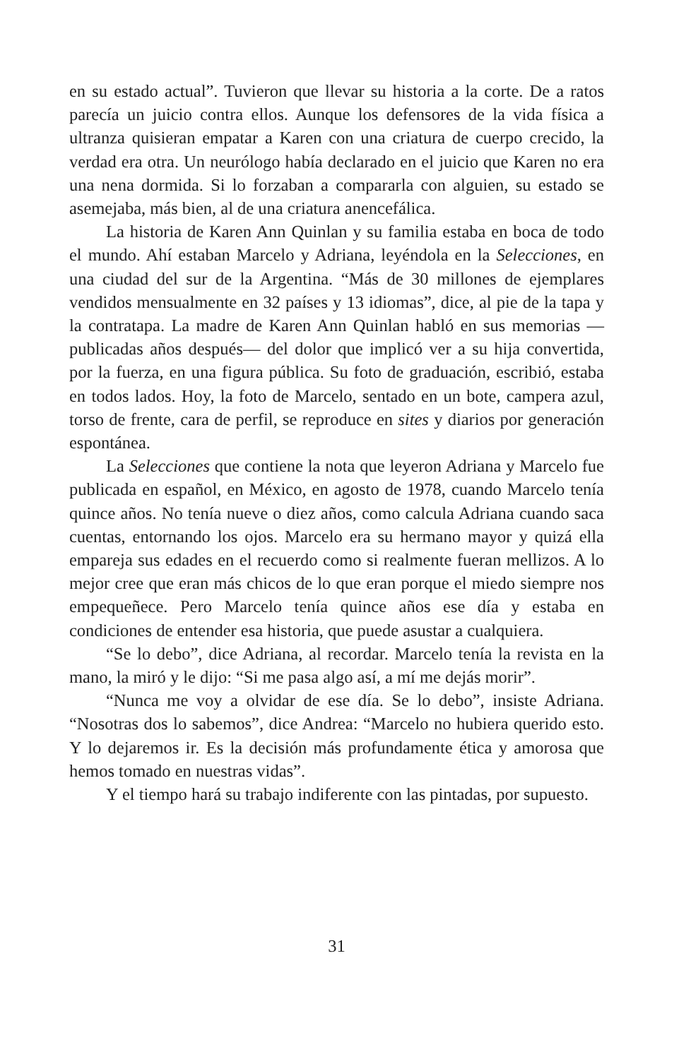en su estado actual”. Tuvieron que llevar su historia a la corte. De a ratos parecía un juicio contra ellos. Aunque los defensores de la vida física a ultranza quisieran empatar a Karen con una criatura de cuerpo crecido, la verdad era otra. Un neurólogo había declarado en el juicio que Karen no era una nena dormida. Si lo forzaban a compararla con alguien, su estado se asemejaba, más bien, al de una criatura anencefálica.
La historia de Karen Ann Quinlan y su familia estaba en boca de todo el mundo. Ahí estaban Marcelo y Adriana, leyéndola en la Selecciones, en una ciudad del sur de la Argentina. “Más de 30 millones de ejemplares vendidos mensualmente en 32 países y 13 idiomas”, dice, al pie de la tapa y la contratapa. La madre de Karen Ann Quinlan habló en sus memorias —publicadas años después— del dolor que implicó ver a su hija convertida, por la fuerza, en una figura pública. Su foto de graduación, escribió, estaba en todos lados. Hoy, la foto de Marcelo, sentado en un bote, campera azul, torso de frente, cara de perfil, se reproduce en sites y diarios por generación espontánea.
La Selecciones que contiene la nota que leyeron Adriana y Marcelo fue publicada en español, en México, en agosto de 1978, cuando Marcelo tenía quince años. No tenía nueve o diez años, como calcula Adriana cuando saca cuentas, entornando los ojos. Marcelo era su hermano mayor y quizá ella empareja sus edades en el recuerdo como si realmente fueran mellizos. A lo mejor cree que eran más chicos de lo que eran porque el miedo siempre nos empequeñece. Pero Marcelo tenía quince años ese día y estaba en condiciones de entender esa historia, que puede asustar a cualquiera.
“Se lo debo”, dice Adriana, al recordar. Marcelo tenía la revista en la mano, la miró y le dijo: “Si me pasa algo así, a mí me dejás morir”.
“Nunca me voy a olvidar de ese día. Se lo debo”, insiste Adriana. “Nosotras dos lo sabemos”, dice Andrea: “Marcelo no hubiera querido esto. Y lo dejaremos ir. Es la decisión más profundamente ética y amorosa que hemos tomado en nuestras vidas”.
Y el tiempo hará su trabajo indiferente con las pintadas, por supuesto.
31